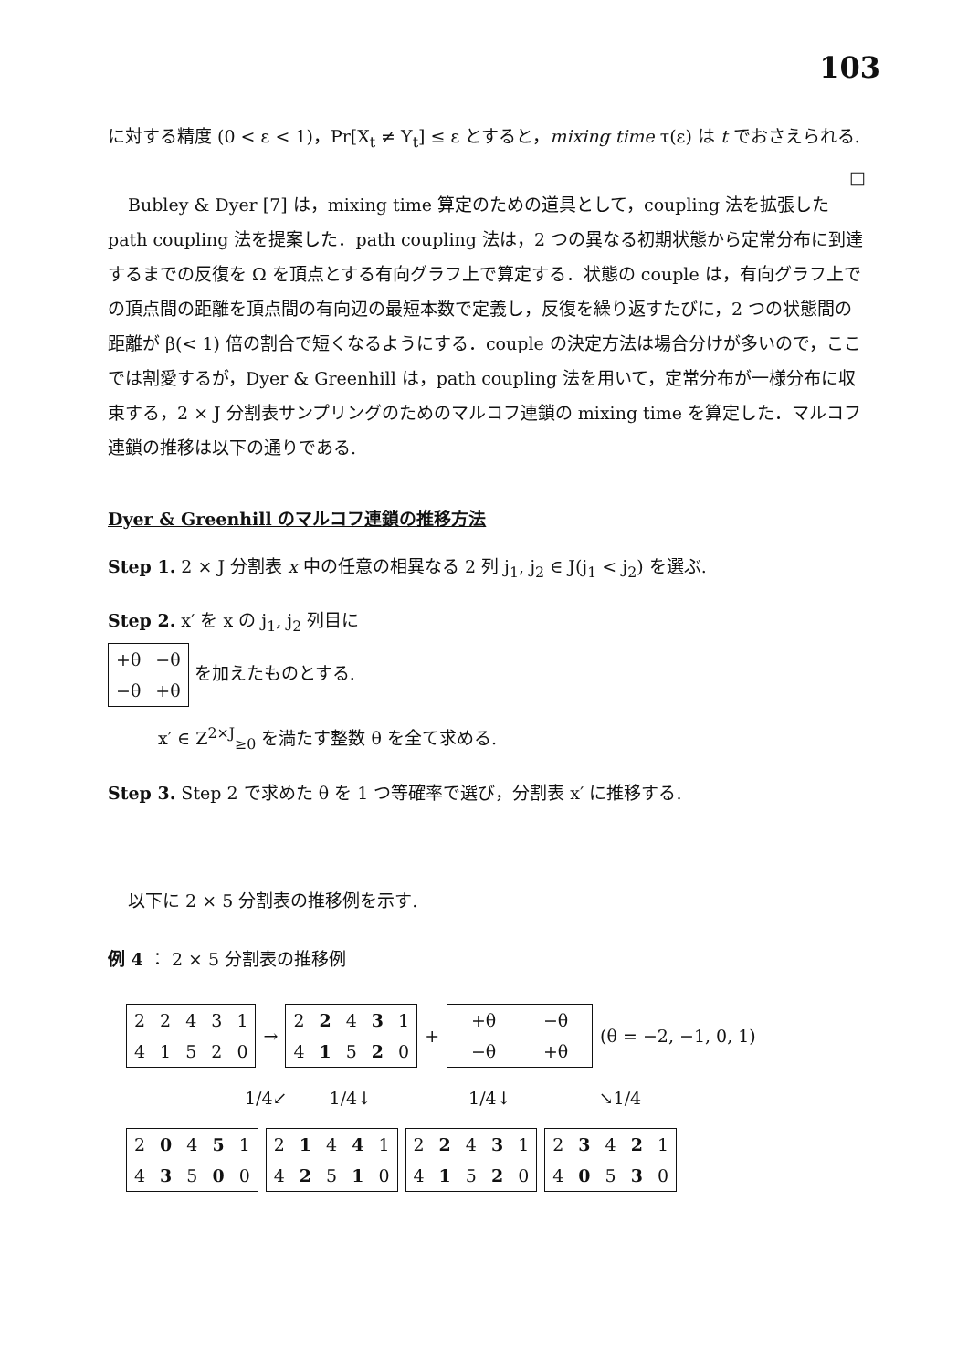103
に対する精度 (0 < ε < 1)，Pr[X<sub>t</sub> ≠ Y<sub>t</sub>] ≤ ε とすると，mixing time τ(ε) は t でおさえられる. □
Bubley & Dyer [7] は，mixing time 算定のための道具として，coupling 法を拡張した path coupling 法を提案した．path coupling 法は，2 つの異なる初期状態から定常分布に到達するまでの反復を Ω を頂点とする有向グラフ上で算定する．状態の couple は，有向グラフ上での頂点間の距離を頂点間の有向辺の最短本数で定義し，反復を繰り返すたびに，2 つの状態間の距離が β(< 1) 倍の割合で短くなるようにする．couple の決定方法は場合分けが多いので，ここでは割愛するが，Dyer & Greenhill は，path coupling 法を用いて，定常分布が一様分布に収束する，2 × J 分割表サンプリングのためのマルコフ連鎖の mixing time を算定した．マルコフ連鎖の推移は以下の通りである.
Dyer & Greenhill のマルコフ連鎖の推移方法
Step 1. 2 × J 分割表 x 中の任意の相異なる 2 列 j<sub>1</sub>, j<sub>2</sub> ∈ J(j<sub>1</sub> < j<sub>2</sub>) を選ぶ.
Step 2. x′ を x の j<sub>1</sub>, j<sub>2</sub> 列目に
| +θ | −θ |
| −θ | +θ |
を加えたものとする.
x′ ∈ Z<sup>2×J</sup><sub>≥0</sub> を満たす整数 θ を全て求める.
Step 3. Step 2 で求めた θ を 1 つ等確率で選び，分割表 x′ に推移する.
以下に 2 × 5 分割表の推移例を示す.
例 4 ： 2 × 5 分割表の推移例
| 2 | 2 | 4 | 3 | 1 |
| 4 | 1 | 5 | 2 | 0 |
→
| 2 | 2 | 4 | 3 | 1 |
| 4 | 1 | 5 | 2 | 0 |
+
| +θ | −θ |
| −θ | +θ |
(θ = −2, −1, 0, 1)
1/4↙ 1/4↓ 1/4↓ ↘1/4
| 2 | 0 | 4 | 5 | 1 |
| 4 | 3 | 5 | 0 | 0 |
| 2 | 1 | 4 | 4 | 1 |
| 4 | 2 | 5 | 1 | 0 |
| 2 | 2 | 4 | 3 | 1 |
| 4 | 1 | 5 | 2 | 0 |
| 2 | 3 | 4 | 2 | 1 |
| 4 | 0 | 5 | 3 | 0 |